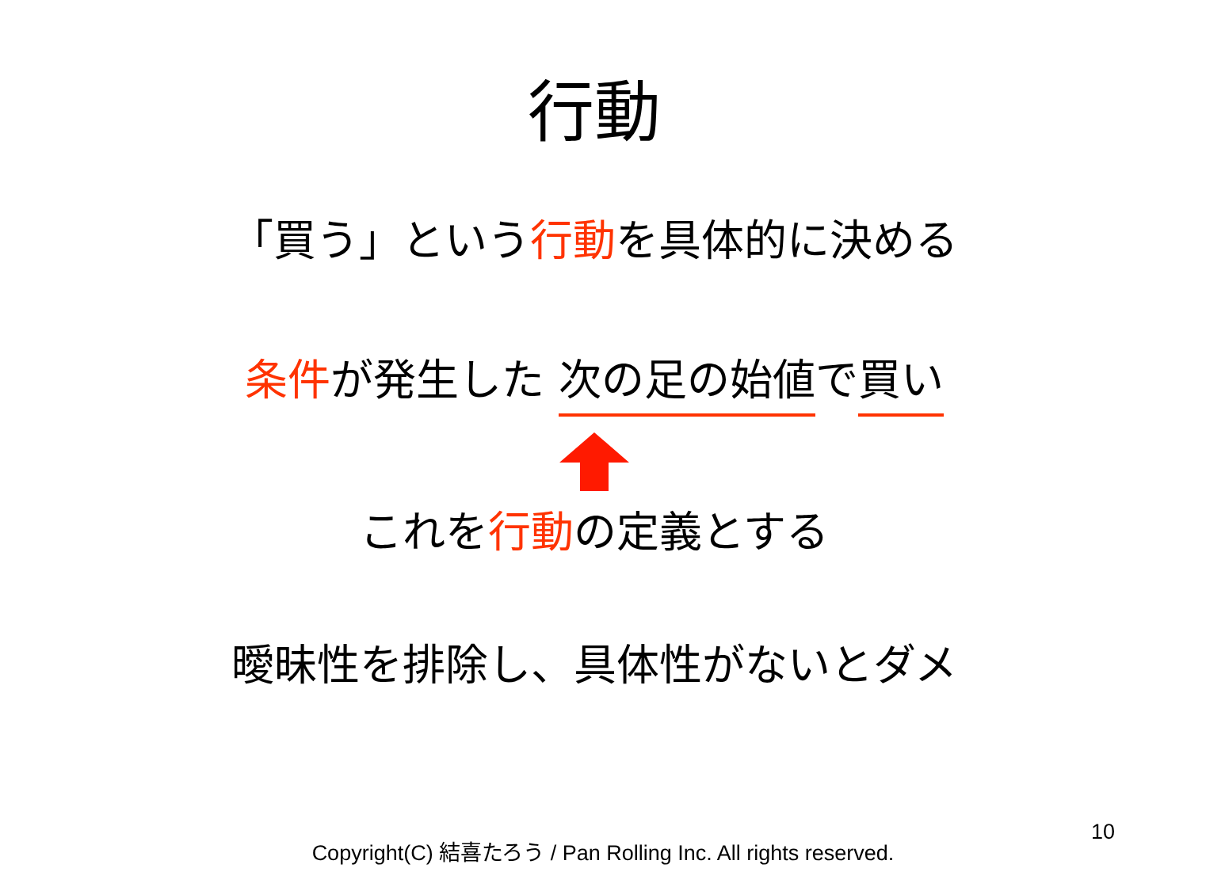行動
「買う」という行動を具体的に決める
条件が発生した 次の足の始値で買い
これを行動の定義とする
曖昧性を排除し、具体性がないとダメ
Copyright(C) 結喜たろう / Pan Rolling Inc. All rights reserved.
10